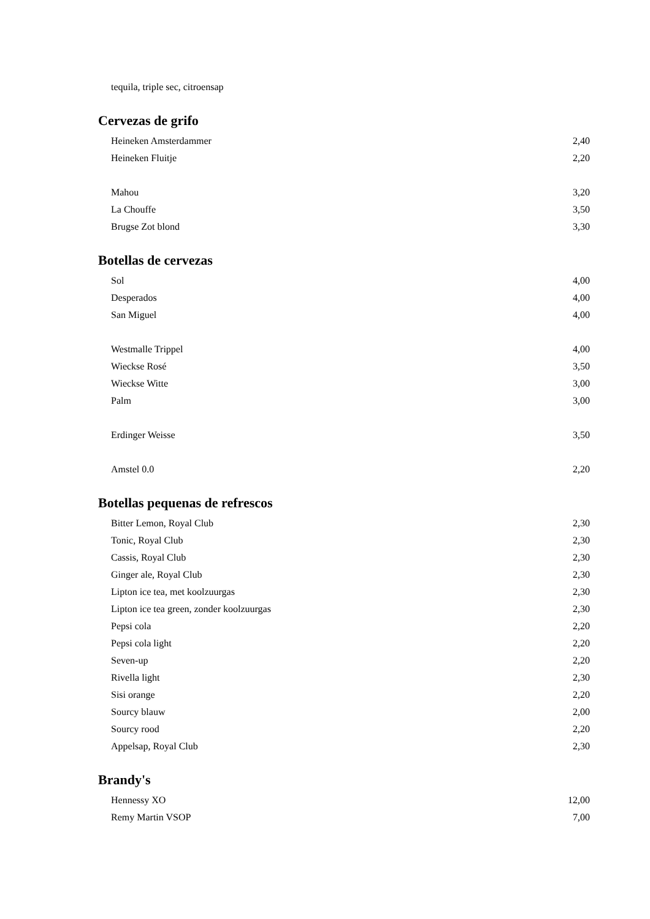tequila, triple sec, citroensap
Cervezas de grifo
| Heineken Amsterdammer | 2,40 |
| Heineken Fluitje | 2,20 |
| Mahou | 3,20 |
| La Chouffe | 3,50 |
| Brugse Zot blond | 3,30 |
Botellas de cervezas
| Sol | 4,00 |
| Desperados | 4,00 |
| San Miguel | 4,00 |
| Westmalle Trippel | 4,00 |
| Wieckse Rosé | 3,50 |
| Wieckse Witte | 3,00 |
| Palm | 3,00 |
| Erdinger Weisse | 3,50 |
| Amstel 0.0 | 2,20 |
Botellas pequenas de refrescos
| Bitter Lemon, Royal Club | 2,30 |
| Tonic, Royal Club | 2,30 |
| Cassis, Royal Club | 2,30 |
| Ginger ale, Royal Club | 2,30 |
| Lipton ice tea, met koolzuurgas | 2,30 |
| Lipton ice tea green, zonder koolzuurgas | 2,30 |
| Pepsi cola | 2,20 |
| Pepsi cola light | 2,20 |
| Seven-up | 2,20 |
| Rivella light | 2,30 |
| Sisi orange | 2,20 |
| Sourcy blauw | 2,00 |
| Sourcy rood | 2,20 |
| Appelsap, Royal Club | 2,30 |
Brandy's
| Hennessy XO | 12,00 |
| Remy Martin VSOP | 7,00 |